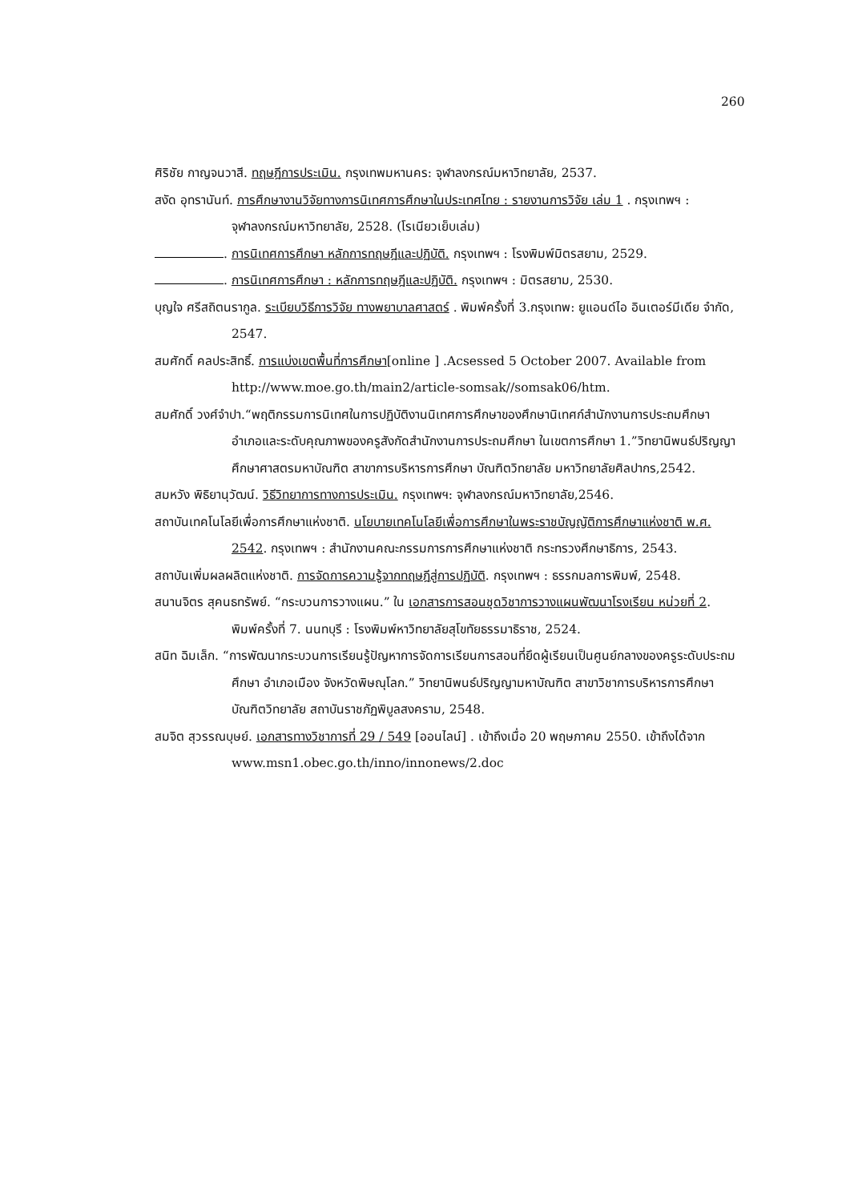260
ศิริชัย กาญจนวาสี. ทฤษฎีการประเมิน. กรุงเทพมหานคร: จุฬาลงกรณ์มหาวิทยาลัย, 2537.
สงัด อุทรานันท์. การศึกษางานวิจัยทางการนิเทศการศึกษาในประเทศไทย : รายงานการวิจัย เล่ม 1 . กรุงเทพฯ : จุฬาลงกรณ์มหาวิทยาลัย, 2528. (โรเนียวเย็บเล่ม)
. การนิเทศการศึกษา หลักการทฤษฎีและปฏิบัติ. กรุงเทพฯ : โรงพิมพ์มิตรสยาม, 2529.
. การนิเทศการศึกษา : หลักการทฤษฎีและปฏิบัติ. กรุงเทพฯ : มิตรสยาม, 2530.
บุญใจ ศรีสถิตนรากูล. ระเบียบวิธีการวิจัย ทางพยาบาลศาสตร์ . พิมพ์ครั้งที่ 3.กรุงเทพ: ยูแอนด์ไอ อินเตอร์มีเดีย จำกัด, 2547.
สมศักดิ์ คลประสิทธิ์. การแบ่งเขตพื้นที่การศึกษา[online ] .Acsessed 5 October 2007. Available from http://www.moe.go.th/main2/article-somsak//somsak06/htm.
สมศักดิ์ วงศ์จำปา.“พฤติกรรมการนิเทศในการปฏิบัติงานนิเทศการศึกษาของศึกษานิเทศก์สำนักงานการประถมศึกษาอำเภอและระดับคุณภาพของครูสังกัดสำนักงานการประถมศึกษา ในเขตการศึกษา 1.”วิทยานิพนธ์ปริญญาศึกษาศาสตรมหาบัณฑิต สาขาการบริหารการศึกษา บัณฑิตวิทยาลัย มหาวิทยาลัยศิลปากร,2542.
สมหวัง พิธิยานุวัฒน์. วิธีวิทยาการทางการประเมิน. กรุงเทพฯ: จุฬาลงกรณ์มหาวิทยาลัย,2546.
สถาบันเทคโนโลยีเพื่อการศึกษาแห่งชาติ. นโยบายเทคโนโลยีเพื่อการศึกษาในพระราชบัญญัติการศึกษาแห่งชาติ พ.ศ. 2542. กรุงเทพฯ : สำนักงานคณะกรรมการการศึกษาแห่งชาติ กระทรวงศึกษาธิการ, 2543.
สถาบันเพิ่มผลผลิตแห่งชาติ. การจัดการความรู้จากทฤษฎีสู่การปฏิบัติ. กรุงเทพฯ : ธรรกมลการพิมพ์, 2548.
สนานจิตร สุคนธทรัพย์. “กระบวนการวางแผน.” ใน เอกสารการสอนชุดวิชาการวางแผนพัฒนาโรงเรียน หน่วยที่ 2. พิมพ์ครั้งที่ 7. นนทบุรี : โรงพิมพ์หาวิทยาลัยสุโขทัยธรรมาธิราช, 2524.
สนิท ฉิมเล็ก. “การพัฒนากระบวนการเรียนรู้ปัญหาการจัดการเรียนการสอนที่ยึดผู้เรียนเป็นศูนย์กลางของครูระดับประถมศึกษา อำเภอเมือง จังหวัดพิษณุโลก.” วิทยานิพนธ์ปริญญามหาบัณฑิต สาขาวิชาการบริหารการศึกษา บัณฑิตวิทยาลัย สถาบันราชภัฏพิบูลสงคราม, 2548.
สมจิต สุวรรณบุษย์. เอกสารทางวิชาการที่ 29 / 549 [ออนไลน์] . เข้าถึงเมื่อ 20 พฤษภาคม 2550. เข้าถึงได้จาก www.msn1.obec.go.th/inno/innonews/2.doc